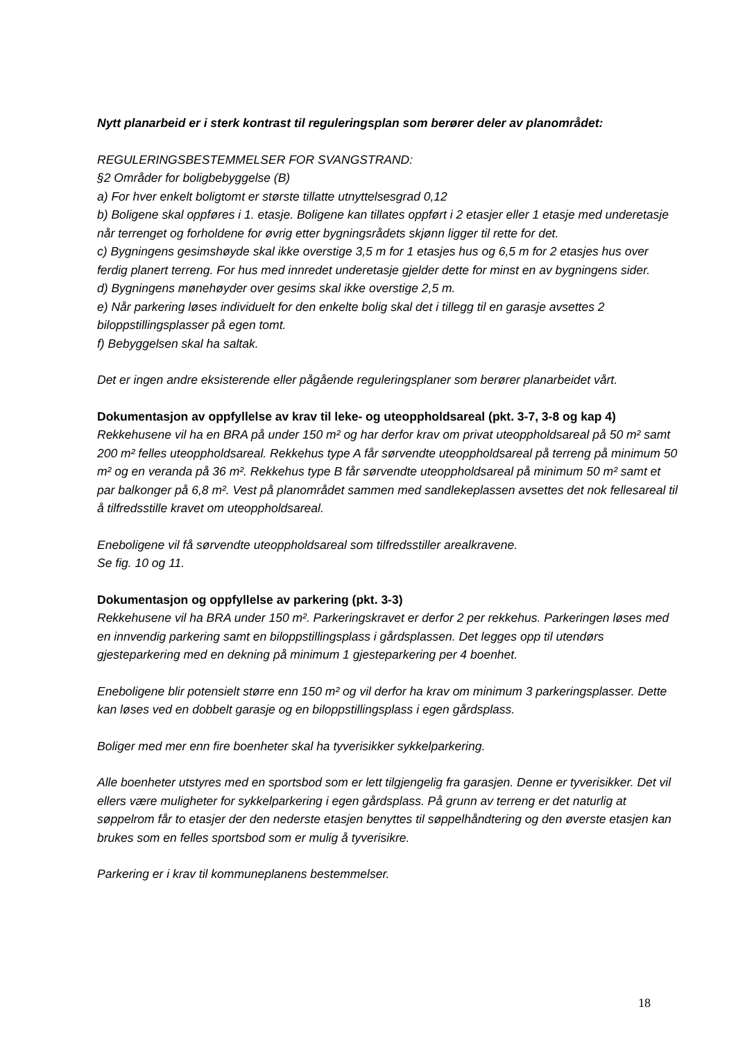Nytt planarbeid er i sterk kontrast til reguleringsplan som berører deler av planområdet:
REGULERINGSBESTEMMELSER FOR SVANGSTRAND:
§2 Områder for boligbebyggelse (B)
a) For hver enkelt boligtomt er største tillatte utnyttelsesgrad 0,12
b) Boligene skal oppføres i 1. etasje. Boligene kan tillates oppført i 2 etasjer eller 1 etasje med underetasje når terrenget og forholdene for øvrig etter bygningsrådets skjønn ligger til rette for det.
c) Bygningens gesimshøyde skal ikke overstige 3,5 m for 1 etasjes hus og 6,5 m for 2 etasjes hus over ferdig planert terreng. For hus med innredet underetasje gjelder dette for minst en av bygningens sider.
d) Bygningens mønehøyder over gesims skal ikke overstige 2,5 m.
e) Når parkering løses individuelt for den enkelte bolig skal det i tillegg til en garasje avsettes 2 biloppstillingsplasser på egen tomt.
f) Bebyggelsen skal ha saltak.
Det er ingen andre eksisterende eller pågående reguleringsplaner som berører planarbeidet vårt.
Dokumentasjon av oppfyllelse av krav til leke- og uteoppholdsareal (pkt. 3-7, 3-8 og kap 4)
Rekkehusene vil ha en BRA på under 150 m² og har derfor krav om privat uteoppholdsareal på 50 m² samt 200 m² felles uteoppholdsareal. Rekkehus type A får sørvendte uteoppholdsareal på terreng på minimum 50 m² og en veranda på 36 m². Rekkehus type B får sørvendte uteoppholdsareal på minimum 50 m² samt et par balkonger på 6,8 m². Vest på planområdet sammen med sandlekeplassen avsettes det nok fellesareal til å tilfredsstille kravet om uteoppholdsareal.
Eneboligene vil få sørvendte uteoppholdsareal som tilfredsstiller arealkravene.
Se fig. 10 og 11.
Dokumentasjon og oppfyllelse av parkering (pkt. 3-3)
Rekkehusene vil ha BRA under 150 m². Parkeringskravet er derfor 2 per rekkehus. Parkeringen løses med en innvendig parkering samt en biloppstillingsplass i gårdsplassen. Det legges opp til utendørs gjesteparkering med en dekning på minimum 1 gjesteparkering per 4 boenhet.
Eneboligene blir potensielt større enn 150 m² og vil derfor ha krav om minimum 3 parkeringsplasser. Dette kan løses ved en dobbelt garasje og en biloppstillingsplass i egen gårdsplass.
Boliger med mer enn fire boenheter skal ha tyverisikker sykkelparkering.
Alle boenheter utstyres med en sportsbod som er lett tilgjengelig fra garasjen. Denne er tyverisikker. Det vil ellers være muligheter for sykkelparkering i egen gårdsplass. På grunn av terreng er det naturlig at søppelrom får to etasjer der den nederste etasjen benyttes til søppelhåndtering og den øverste etasjen kan brukes som en felles sportsbod som er mulig å tyverisikre.
Parkering er i krav til kommuneplanens bestemmelser.
18